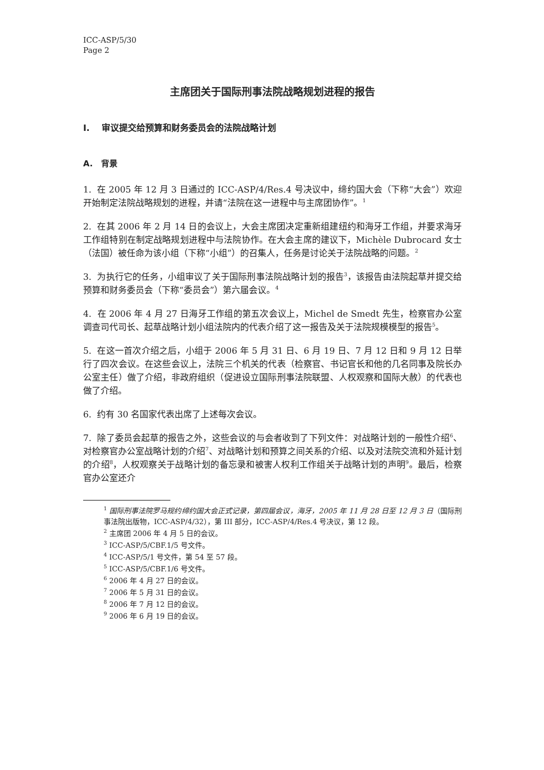ICC-ASP/5/30
Page 2
主席团关于国际刑事法院战略规划进程的报告
I. 审议提交给预算和财务委员会的法院战略计划
A. 背景
1. 在 2005 年 12 月 3 日通过的 ICC-ASP/4/Res.4 号决议中，缔约国大会（下称“大会”）欢迎开始制定法院战略规划的进程，并请“法院在这一进程中与主席团协作”。<sup>1</sup>
2. 在其 2006 年 2 月 14 日的会议上，大会主席团决定重新组建纽约和海牙工作组，并要求海牙工作组特别在制定战略规划进程中与法院协作。在大会主席的建议下，Michèle Dubrocard 女士（法国）被任命为该小组（下称“小组”）的召集人，任务是讨论关于法院战略的问题。<sup>2</sup>
3. 为执行它的任务，小组审议了关于国际刑事法院战略计划的报告<sup>3</sup>，该报告由法院起草并提交给预算和财务委员会（下称“委员会”）第六届会议。<sup>4</sup>
4. 在 2006 年 4 月 27 日海牙工作组的第五次会议上，Michel de Smedt 先生，检察官办公室调查司代司长、起草战略计划小组法院内的代表介绍了这一报告及关于法院规模模型的报告<sup>5</sup>。
5. 在这一首次介绍之后，小组于 2006 年 5 月 31 日、6 月 19 日、7 月 12 日和 9 月 12 日举行了四次会议。在这些会议上，法院三个机关的代表（检察官、书记官长和他的几名同事及院长办公室主任）做了介绍，非政府组织（促进设立国际刑事法院联盟、人权观察和国际大赦）的代表也做了介绍。
6. 约有 30 名国家代表出席了上述每次会议。
7. 除了委员会起草的报告之外，这些会议的与会者收到了下列文件：对战略计划的一般性介绍<sup>6</sup>、对检察官办公室战略计划的介绍<sup>7</sup>、对战略计划和预算之间关系的介绍、以及对法院交流和外延计划的介绍<sup>8</sup>，人权观察关于战略计划的备忘录和被害人权利工作组关于战略计划的声明<sup>9</sup>。最后，检察官办公室还介
<sup>1</sup> 国际刑事法院罗马规约缔约国大会正式记录，第四届会议，海牙，2005 年 11 月 28 日至 12 月 3 日（国际刑事法院出版物，ICC-ASP/4/32），第 III 部分，ICC-ASP/4/Res.4 号决议，第 12 段。
<sup>2</sup> 主席团 2006 年 4 月 5 日的会议。
<sup>3</sup> ICC-ASP/5/CBF.1/5 号文件。
<sup>4</sup> ICC-ASP/5/1 号文件，第 54 至 57 段。
<sup>5</sup> ICC-ASP/5/CBF.1/6 号文件。
<sup>6</sup> 2006 年 4 月 27 日的会议。
<sup>7</sup> 2006 年 5 月 31 日的会议。
<sup>8</sup> 2006 年 7 月 12 日的会议。
<sup>9</sup> 2006 年 6 月 19 日的会议。